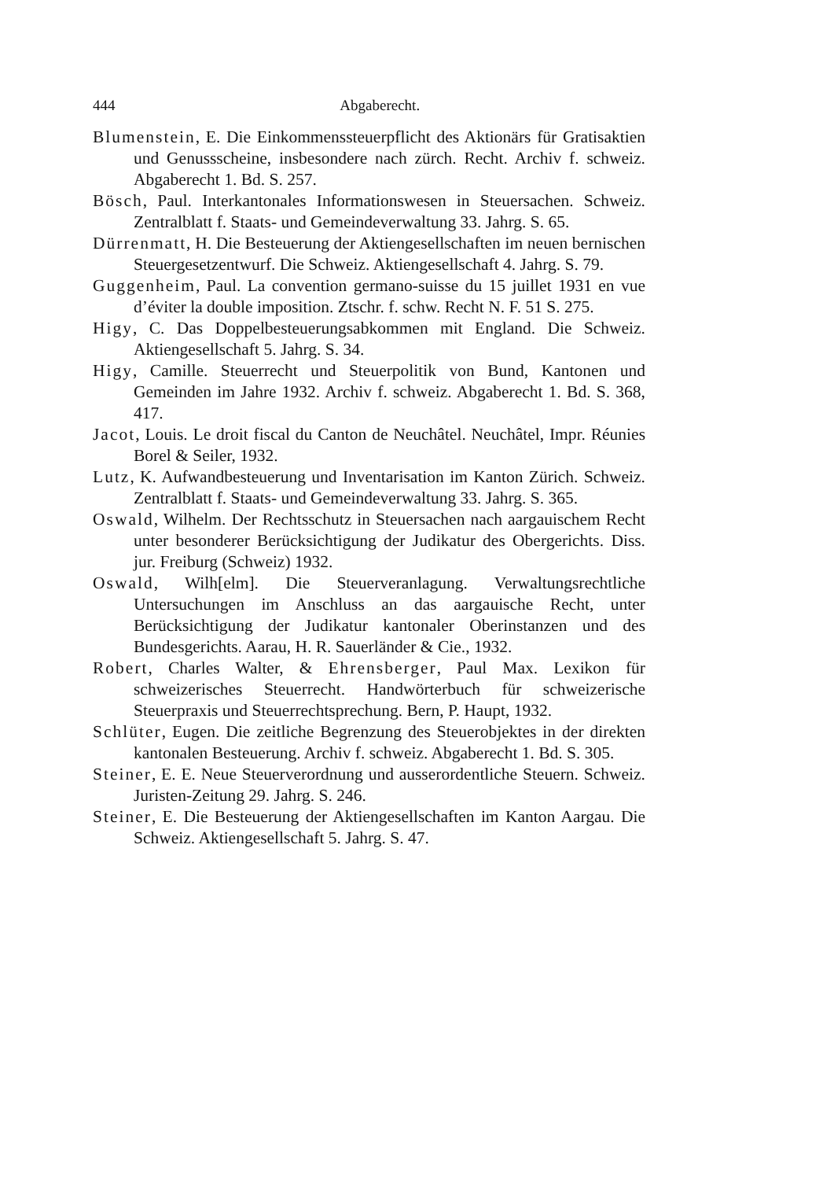444 Abgaberecht.
Blumenstein, E. Die Einkommenssteuerpflicht des Aktionärs für Gratisaktien und Genussscheine, insbesondere nach zürch. Recht. Archiv f. schweiz. Abgaberecht 1. Bd. S. 257.
Bösch, Paul. Interkantonales Informationswesen in Steuersachen. Schweiz. Zentralblatt f. Staats- und Gemeindeverwaltung 33. Jahrg. S. 65.
Dürrenmatt, H. Die Besteuerung der Aktiengesellschaften im neuen bernischen Steuergesetzentwurf. Die Schweiz. Aktiengesellschaft 4. Jahrg. S. 79.
Guggenheim, Paul. La convention germano-suisse du 15 juillet 1931 en vue d’éviter la double imposition. Ztschr. f. schw. Recht N. F. 51 S. 275.
Higy, C. Das Doppelbesteuerungsabkommen mit England. Die Schweiz. Aktiengesellschaft 5. Jahrg. S. 34.
Higy, Camille. Steuerrecht und Steuerpolitik von Bund, Kantonen und Gemeinden im Jahre 1932. Archiv f. schweiz. Abgaberecht 1. Bd. S. 368, 417.
Jacot, Louis. Le droit fiscal du Canton de Neuchâtel. Neuchâtel, Impr. Réunies Borel & Seiler, 1932.
Lutz, K. Aufwandbesteuerung und Inventarisation im Kanton Zürich. Schweiz. Zentralblatt f. Staats- und Gemeindeverwaltung 33. Jahrg. S. 365.
Oswald, Wilhelm. Der Rechtsschutz in Steuersachen nach aargauischem Recht unter besonderer Berücksichtigung der Judikatur des Obergerichts. Diss. jur. Freiburg (Schweiz) 1932.
Oswald, Wilh[elm]. Die Steuerveranlagung. Verwaltungsrechtliche Untersuchungen im Anschluss an das aargauische Recht, unter Berücksichtigung der Judikatur kantonaler Oberinstanzen und des Bundesgerichts. Aarau, H. R. Sauerländer & Cie., 1932.
Robert, Charles Walter, & Ehrensberger, Paul Max. Lexikon für schweizerisches Steuerrecht. Handwörterbuch für schweizerische Steuerpraxis und Steuerrechtsprechung. Bern, P. Haupt, 1932.
Schlüter, Eugen. Die zeitliche Begrenzung des Steuerobjektes in der direkten kantonalen Besteuerung. Archiv f. schweiz. Abgaberecht 1. Bd. S. 305.
Steiner, E. E. Neue Steuerverordnung und ausserordentliche Steuern. Schweiz. Juristen-Zeitung 29. Jahrg. S. 246.
Steiner, E. Die Besteuerung der Aktiengesellschaften im Kanton Aargau. Die Schweiz. Aktiengesellschaft 5. Jahrg. S. 47.